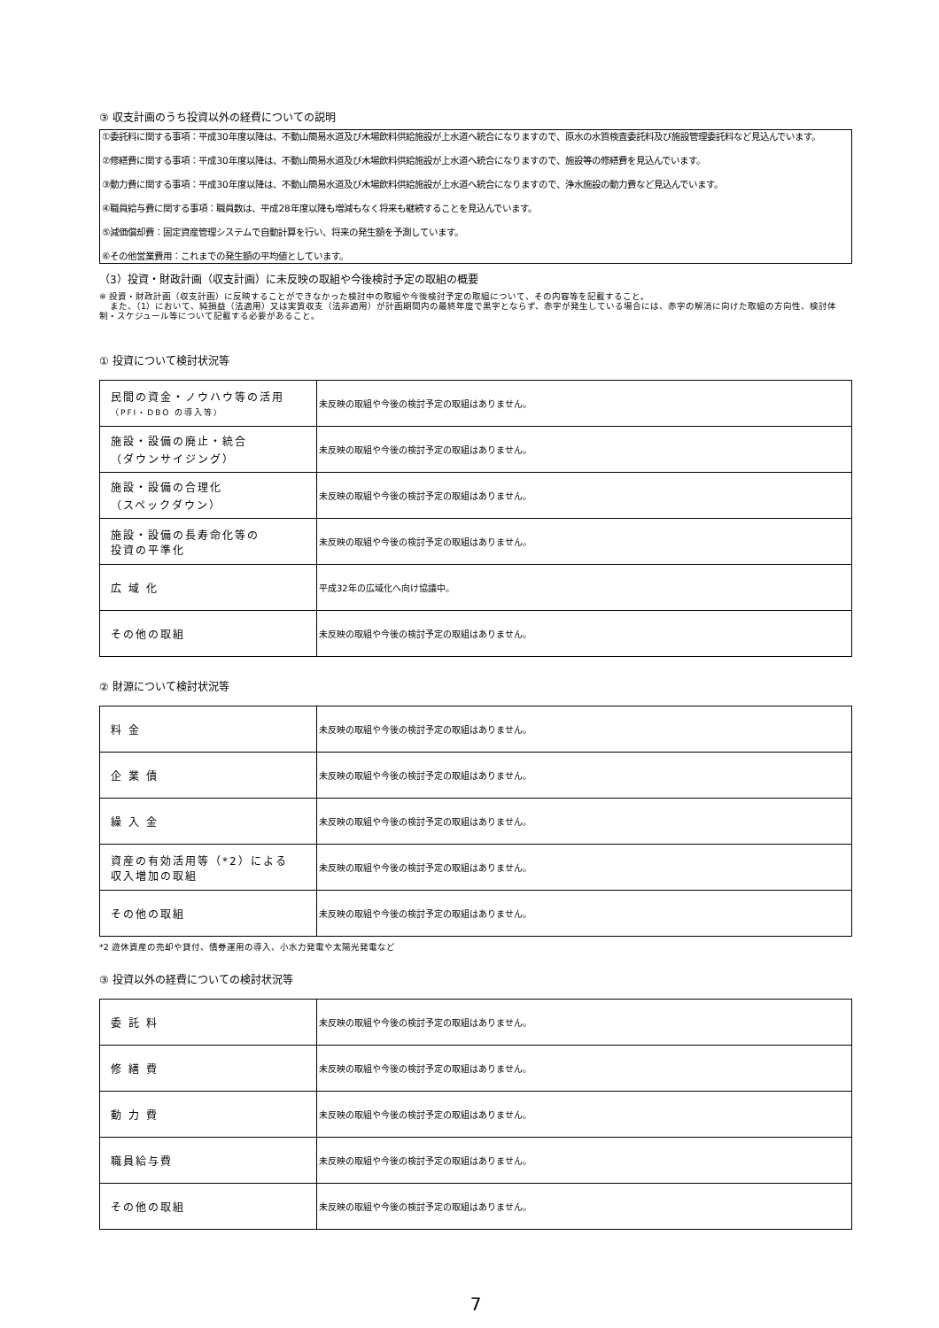③ 収支計画のうち投資以外の経費についての説明
①委託料に関する事項：平成30年度以降は、不動山簡易水道及び木場飲料供給施設が上水道へ統合になりますので、原水の水質検査委託料及び施設管理委託料など見込んでいます。
②修繕費に関する事項：平成30年度以降は、不動山簡易水道及び木場飲料供給施設が上水道へ統合になりますので、施設等の修繕費を見込んでいます。
③動力費に関する事項：平成30年度以降は、不動山簡易水道及び木場飲料供給施設が上水道へ統合になりますので、浄水施設の動力費など見込んでいます。
④職員給与費に関する事項：職員数は、平成28年度以降も増減もなく将来も継続することを見込んでいます。
⑤減価償却費：固定資産管理システムで自動計算を行い、将来の発生額を予測しています。
⑥その他営業費用：これまでの発生額の平均値としています。
（3）投資・財政計画（収支計画）に未反映の取組や今後検討予定の取組の概要
※ 投資・財政計画（収支計画）に反映することができなかった検討中の取組や今後検討予定の取組について、その内容等を記載すること。
また、（1）において、純損益（法適用）又は実質収支（法非適用）が計画期間内の最終年度で黒字とならず、赤字が発生している場合には、赤字の解消に向けた取組の方向性、検討体制・スケジュール等について記載する必要があること。
① 投資について検討状況等
| 民間の資金・ノウハウ等の活用 （PFI・DBO の導入等） | 未反映の取組や今後の検討予定の取組はありません。 |
| 施設・設備の廃止・統合 （ダウンサイジング） | 未反映の取組や今後の検討予定の取組はありません。 |
| 施設・設備の合理化 （スペックダウン） | 未反映の取組や今後の検討予定の取組はありません。 |
| 施設・設備の長寿命化等の 投資の平準化 | 未反映の取組や今後の検討予定の取組はありません。 |
| 広 域 化 | 平成32年の広域化へ向け協議中。 |
| その他の取組 | 未反映の取組や今後の検討予定の取組はありません。 |
② 財源について検討状況等
| 料 金 | 未反映の取組や今後の検討予定の取組はありません。 |
| 企 業 債 | 未反映の取組や今後の検討予定の取組はありません。 |
| 繰 入 金 | 未反映の取組や今後の検討予定の取組はありません。 |
| 資産の有効活用等（*2）による 収入増加の取組 | 未反映の取組や今後の検討予定の取組はありません。 |
| その他の取組 | 未反映の取組や今後の検討予定の取組はありません。 |
*2 遊休資産の売却や貸付、債券運用の導入、小水力発電や太陽光発電など
③ 投資以外の経費についての検討状況等
| 委 託 料 | 未反映の取組や今後の検討予定の取組はありません。 |
| 修 繕 費 | 未反映の取組や今後の検討予定の取組はありません。 |
| 動 力 費 | 未反映の取組や今後の検討予定の取組はありません。 |
| 職員給与費 | 未反映の取組や今後の検討予定の取組はありません。 |
| その他の取組 | 未反映の取組や今後の検討予定の取組はありません。 |
7